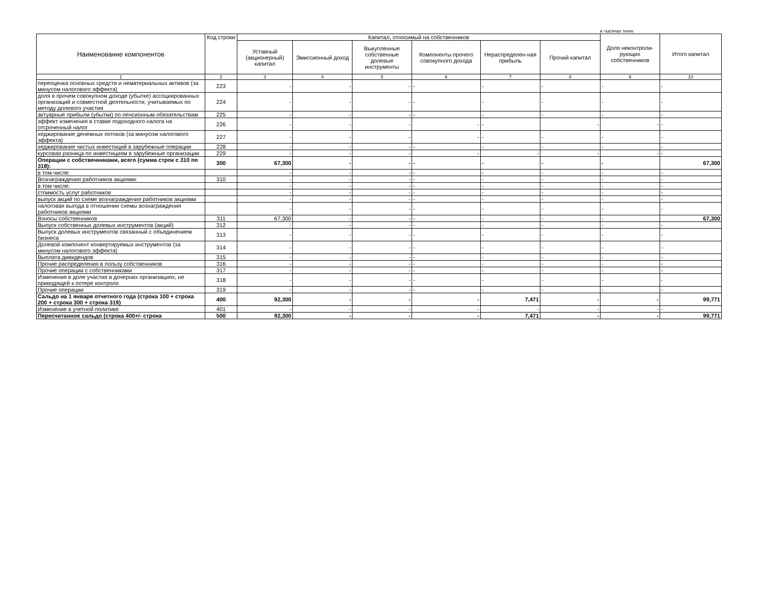в тысячах тенге
| Наименование компонентов | Код строки | Капитал, относимый на собственников | | | | | | Доля неконтроли-рующих собственников | Итого капитал |
| --- | --- | --- | --- | --- | --- | --- | --- | --- | --- |
| | | Уставный (акционерный) капитал | Эмиссионный доход | Выкупленные собственные долевые инструменты | Компоненты прочего совокупного дохода | Нераспределен-ная прибыль | Прочий капитал | | |
| 1 | 2 | 3 | 4 | 5 | 6 | 7 | 8 | 9 | 10 |
| переоценка основных средств и нематериальных активов (за минусом налогового эффекта) | 223 | - | - | - | - | - | - | - | - |
| доля в прочем совокупном доходе (убытке) ассоциированных организаций и совместной деятельности, учитываемых по методу долевого участия | 224 | - | - | - | - | - | - | - | - |
| актуарные прибыли (убытки) по пенсионным обязательствам | 225 | - | - | - | - | - | - | - | - |
| эффект изменения в ставке подоходного налога на отсроченный налог | 226 | - | - | - | - | - | - | - | - |
| хеджирование денежных потоков (за минусом налогового эффекта) | 227 | - | - | - | - | - | - | - | - |
| хеджирование чистых инвестиций в зарубежные операции | 228 | - | - | - | - | - | - | - | - |
| курсовая разница по инвестициям в зарубежные организации | 229 | - | - | - | - | - | - | - | - |
| Операции с собственниками, всего (сумма строк с 310 по 318): | 300 | 67,300 | - | - | - | - | - | - | 67,300 |
| в том числе: | | - | - | - | - | - | - | - | - |
| Вознаграждения работников акциями: | 310 | - | - | - | - | - | - | - | - |
| в том числе: | | - | - | - | - | - | - | - | - |
| стоимость услуг работников | | - | - | - | - | - | - | - | - |
| выпуск акций по схеме вознаграждения работников акциями | | - | - | - | - | - | - | - | - |
| налоговая выгода в отношении схемы вознаграждения работников акциями | | - | - | - | - | - | - | - | - |
| Взносы собственников | 311 | 67,300 | - | - | - | - | - | - | 67,300 |
| Выпуск собственных долевых инструментов (акций) | 312 | - | - | - | - | - | - | - | - |
| Выпуск долевых инструментов связанный с объединением бизнеса | 313 | - | - | - | - | - | - | - | - |
| Долевой компонент конвертируемых инструментов (за минусом налогового эффекта) | 314 | - | - | - | - | - | - | - | - |
| Выплата дивидендов | 315 | - | - | - | - | - | - | - | - |
| Прочие распределения в пользу собственников | 316 | - | - | - | - | - | - | - | - |
| Прочие операции с собственниками | 317 | - | - | - | - | - | - | - | - |
| Изменения в доле участия в дочерних организациях, не приводящей к потере контроля | 318 | - | - | - | - | - | - | - | - |
| Прочие операции | 319 | - | - | - | - | - | - | - | - |
| Сальдо на 1 января отчетного года (строка 100 + строка 200 + строка 300 + строка 319) | 400 | 92,300 | - | - | - | 7,471 | - | - | 99,771 |
| Изменение в учетной политике | 401 | - | - | - | - | - | - | - | - |
| Пересчитанное сальдо (строка 400+/- строка | 500 | 92,300 | - | - | - | 7,471 | - | - | 99,771 |